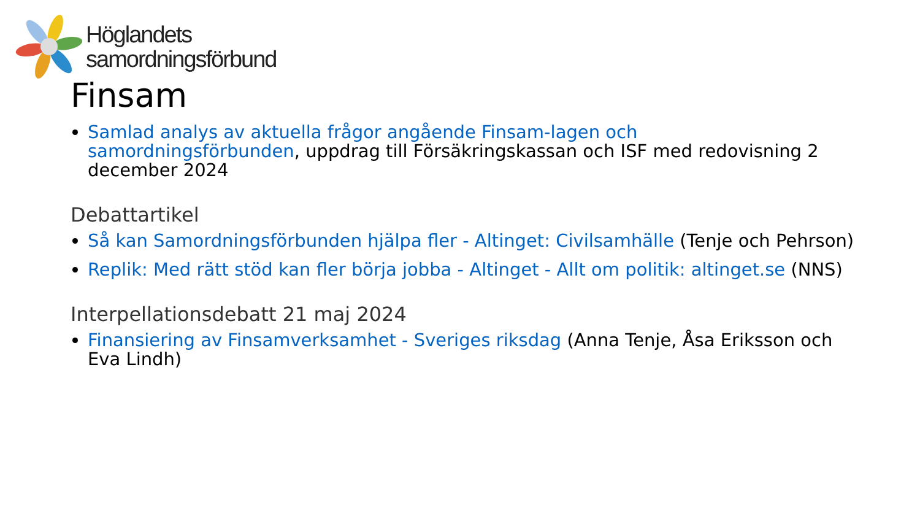Höglandets
samordningsförbund
Finsam
Samlad analys av aktuella frågor angående Finsam-lagen och samordningsförbunden, uppdrag till Försäkringskassan och ISF med redovisning 2 december 2024
Debattartikel
Så kan Samordningsförbunden hjälpa fler - Altinget: Civilsamhälle (Tenje och Pehrson)
Replik: Med rätt stöd kan fler börja jobba - Altinget - Allt om politik: altinget.se (NNS)
Interpellationsdebatt 21 maj 2024
Finansiering av Finsamverksamhet - Sveriges riksdag (Anna Tenje, Åsa Eriksson och Eva Lindh)